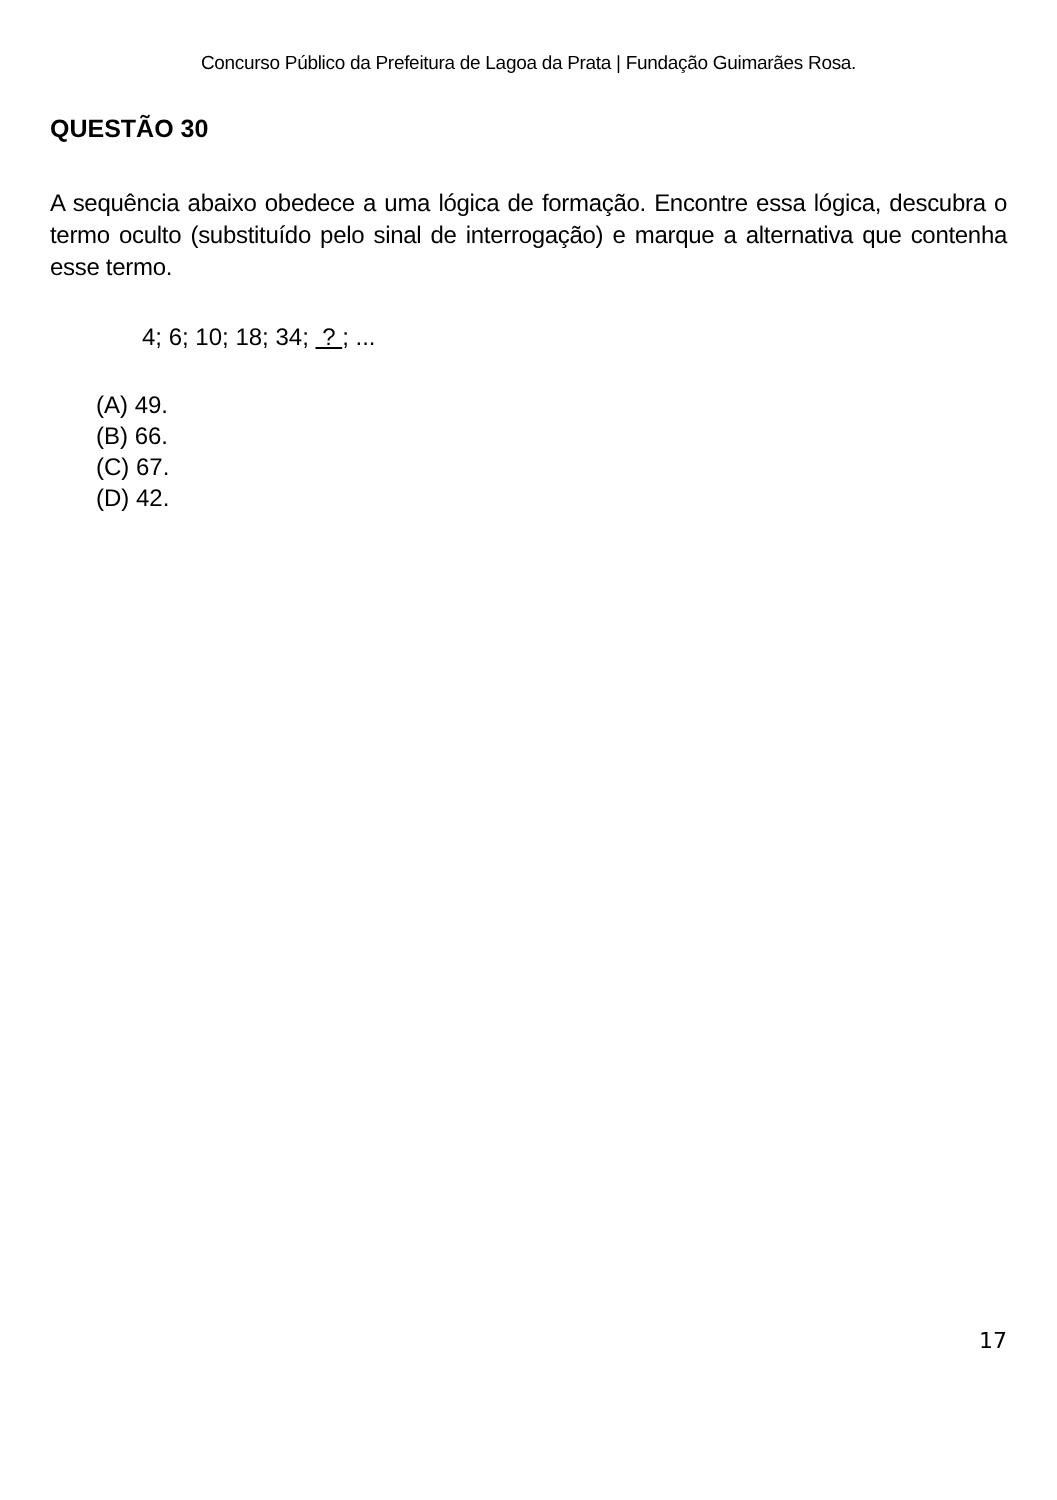Concurso Público da Prefeitura de Lagoa da Prata | Fundação Guimarães Rosa.
QUESTÃO 30
A sequência abaixo obedece a uma lógica de formação. Encontre essa lógica, descubra o termo oculto (substituído pelo sinal de interrogação) e marque a alternativa que contenha esse termo.
4; 6; 10; 18; 34; ? ; ...
(A) 49.
(B) 66.
(C) 67.
(D) 42.
17